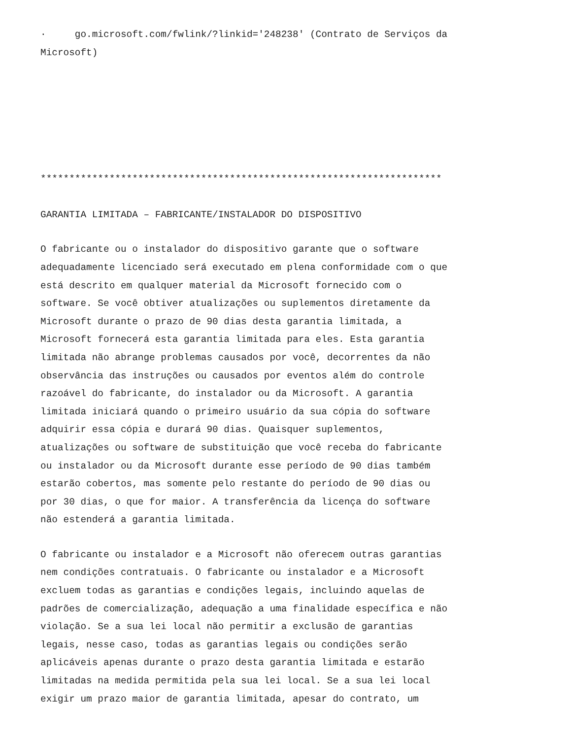· go.microsoft.com/fwlink/?linkid='248238' (Contrato de Serviços da Microsoft)
**********************************************************************
GARANTIA LIMITADA – FABRICANTE/INSTALADOR DO DISPOSITIVO
O fabricante ou o instalador do dispositivo garante que o software adequadamente licenciado será executado em plena conformidade com o que está descrito em qualquer material da Microsoft fornecido com o software. Se você obtiver atualizações ou suplementos diretamente da Microsoft durante o prazo de 90 dias desta garantia limitada, a Microsoft fornecerá esta garantia limitada para eles. Esta garantia limitada não abrange problemas causados por você, decorrentes da não observância das instruções ou causados por eventos além do controle razoável do fabricante, do instalador ou da Microsoft. A garantia limitada iniciará quando o primeiro usuário da sua cópia do software adquirir essa cópia e durará 90 dias. Quaisquer suplementos, atualizações ou software de substituição que você receba do fabricante ou instalador ou da Microsoft durante esse período de 90 dias também estarão cobertos, mas somente pelo restante do período de 90 dias ou por 30 dias, o que for maior. A transferência da licença do software não estenderá a garantia limitada.
O fabricante ou instalador e a Microsoft não oferecem outras garantias nem condições contratuais. O fabricante ou instalador e a Microsoft excluem todas as garantias e condições legais, incluindo aquelas de padrões de comercialização, adequação a uma finalidade específica e não violação. Se a sua lei local não permitir a exclusão de garantias legais, nesse caso, todas as garantias legais ou condições serão aplicáveis apenas durante o prazo desta garantia limitada e estarão limitadas na medida permitida pela sua lei local. Se a sua lei local exigir um prazo maior de garantia limitada, apesar do contrato, um